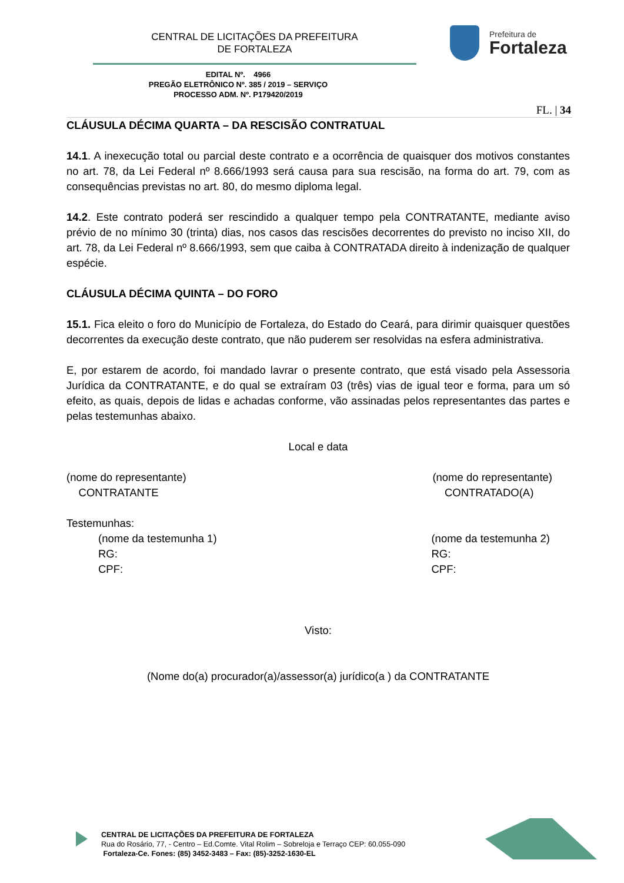CENTRAL DE LICITAÇÕES DA PREFEITURA
DE FORTALEZA
Prefeitura de
Fortaleza
EDITAL Nº. 4966
PREGÃO ELETRÔNICO Nº. 385 / 2019 – SERVIÇO
PROCESSO ADM. Nº. P179420/2019
FL. | 34
CLÁUSULA DÉCIMA QUARTA – DA RESCISÃO CONTRATUAL
14.1. A inexecução total ou parcial deste contrato e a ocorrência de quaisquer dos motivos constantes no art. 78, da Lei Federal nº 8.666/1993 será causa para sua rescisão, na forma do art. 79, com as consequências previstas no art. 80, do mesmo diploma legal.
14.2. Este contrato poderá ser rescindido a qualquer tempo pela CONTRATANTE, mediante aviso prévio de no mínimo 30 (trinta) dias, nos casos das rescisões decorrentes do previsto no inciso XII, do art. 78, da Lei Federal nº 8.666/1993, sem que caiba à CONTRATADA direito à indenização de qualquer espécie.
CLÁUSULA DÉCIMA QUINTA – DO FORO
15.1. Fica eleito o foro do Município de Fortaleza, do Estado do Ceará, para dirimir quaisquer questões decorrentes da execução deste contrato, que não puderem ser resolvidas na esfera administrativa.
E, por estarem de acordo, foi mandado lavrar o presente contrato, que está visado pela Assessoria Jurídica da CONTRATANTE, e do qual se extraíram 03 (três) vias de igual teor e forma, para um só efeito, as quais, depois de lidas e achadas conforme, vão assinadas pelos representantes das partes e pelas testemunhas abaixo.
Local e data
(nome do representante)
CONTRATANTE
(nome do representante)
CONTRATADO(A)
Testemunhas:
(nome da testemunha 1)
RG:
CPF:
(nome da testemunha 2)
RG:
CPF:
Visto:
(Nome do(a) procurador(a)/assessor(a) jurídico(a ) da CONTRATANTE
CENTRAL DE LICITAÇÕES DA PREFEITURA DE FORTALEZA
Rua do Rosário, 77, - Centro – Ed.Comte. Vital Rolim – Sobreloja e Terraço CEP: 60.055-090
Fortaleza-Ce. Fones: (85) 3452-3483 – Fax: (85)-3252-1630-EL